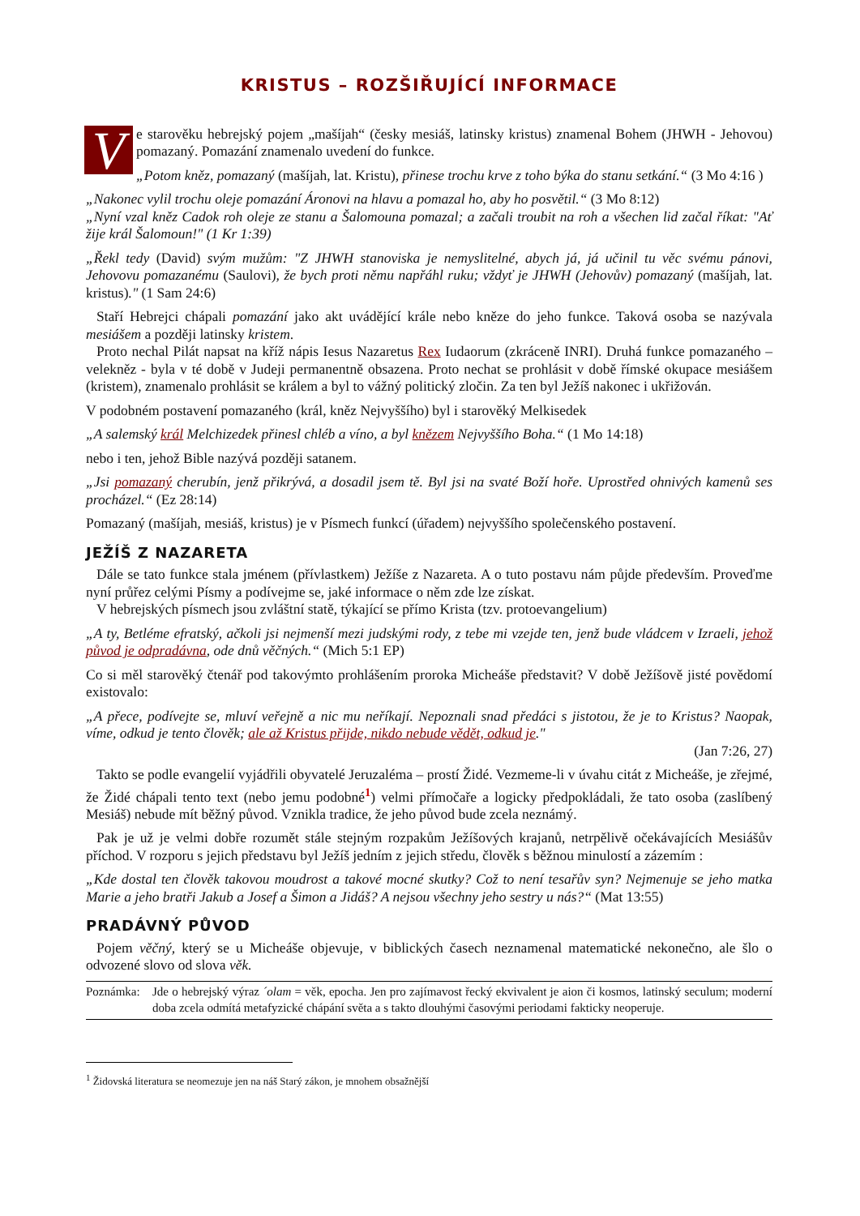KRISTUS – ROZŠIŘUJÍCÍ INFORMACE
Ve starověku hebrejský pojem „mašíjah“ (česky mesiáš, latinsky kristus) znamenal Bohem (JHWH - Jehovou) pomazaný. Pomazání znamenalo uvedení do funkce.
„Potom kněz, pomazaný (mašíjah, lat. Kristu), přinese trochu krve z toho býka do stanu setkání.“ (3 Mo 4:16 )
„Nakonec vylil trochu oleje pomazání Áronovi na hlavu a pomazal ho, aby ho posvětil.“ (3 Mo 8:12)
„Nyní vzal kněz Cadok roh oleje ze stanu a Šalomouna pomazal; a začali troubit na roh a všechen lid začal říkat: "Ať žije král Šalomoun!" (1 Kr 1:39)
„Řekl tedy (David) svým mužům: "Z JHWH stanoviska je nemyslitelné, abych já, já učinil tu věc svému pánovi, Jehovovu pomazanému (Saulovi), že bych proti němu napřáhl ruku; vždyť je JHWH (Jehovův) pomazaný (mašíjah, lat. kristus)." (1 Sam 24:6)
Staří Hebrejci chápali pomazání jako akt uvádějící krále nebo kněze do jeho funkce. Taková osoba se nazývala mesiášem a později latinsky kristem.
Proto nechal Pilát napsat na kříž nápis Iesus Nazaretus Rex Iudaorum (zkráceně INRI). Druhá funkce pomazaného – velekněz - byla v té době v Judeji permanentně obsazena. Proto nechat se prohlásit v době římské okupace mesiášem (kristem), znamenalo prohlásit se králem a byl to vážný politický zločin. Za ten byl Ježíš nakonec i ukřižován.
V podobném postavení pomazaného (král, kněz Nejvyššího) byl i starověký Melkisedek
„A salemský král Melchizedek přinesl chléb a víno, a byl knězem Nejvyššího Boha.“ (1 Mo 14:18)
nebo i ten, jehož Bible nazývá později satanem.
„Jsi pomazaný cherubín, jenž přikrývá, a dosadil jsem tě. Byl jsi na svaté Boží hoře. Uprostřed ohnivých kamenů ses procházel.“ (Ez 28:14)
Pomazaný (mašíjah, mesiáš, kristus) je v Písmech funkcí (úřadem) nejvyššího společenského postavení.
JEŽÍŠ Z NAZARETA
Dále se tato funkce stala jménem (přívlastkem) Ježíše z Nazareta. A o tuto postavu nám půjde především. Proveďme nyní průřez celými Písmy a podívejme se, jaké informace o něm zde lze získat.
V hebrejských písmech jsou zvláštní statě, týkající se přímo Krista (tzv. protoevangelium)
„A ty, Betléme efratský, ačkoli jsi nejmenší mezi judskými rody, z tebe mi vzejde ten, jenž bude vládcem v Izraeli, jehož původ je odpradávna, ode dnů věčných.“ (Mich 5:1 EP)
Co si měl starověký čtenář pod takovýmto prohlášením proroka Micheáše představit? V době Ježíšově jisté povědomí existovalo:
„A přece, podívejte se, mluví veřejně a nic mu neříkají. Nepoznali snad předáci s jistotou, že je to Kristus? Naopak, víme, odkud je tento člověk; ale až Kristus přijde, nikdo nebude vědět, odkud je."
(Jan 7:26, 27)
Takto se podle evangelií vyjádřili obyvatelé Jeruzaléma – prostí Židé. Vezmeme-li v úvahu citát z Micheáše, je zřejmé, že Židé chápali tento text (nebo jemu podobné<sup>1</sup>) velmi přímočaře a logicky předpokládali, že tato osoba (zaslíbený Mesiáš) nebude mít běžný původ. Vznikla tradice, že jeho původ bude zcela neznámý.
Pak je už je velmi dobře rozumět stále stejným rozpakům Ježíšových krajanů, netrpělivě očekávajících Mesiášův příchod. V rozporu s jejich představu byl Ježíš jedním z jejich středu, člověk s běžnou minulostí a zázemím :
„Kde dostal ten člověk takovou moudrost a takové mocné skutky? Což to není tesařův syn? Nejmenuje se jeho matka Marie a jeho bratři Jakub a Josef a Šimon a Jidáš? A nejsou všechny jeho sestry u nás?“ (Mat 13:55)
PRADÁVNÝ PŮVOD
Pojem věčný, který se u Micheáše objevuje, v biblických časech neznamenal matematické nekonečno, ale šlo o odvozené slovo od slova věk.
Poznámka: Jde o hebrejský výraz ´olam = věk, epocha. Jen pro zajímavost řecký ekvivalent je aion či kosmos, latinský seculum; moderní doba zcela odmítá metafyzické chápání světa a s takto dlouhými časovými periodami fakticky neoperuje.
<sup>1</sup> Židovská literatura se neomezuje jen na náš Starý zákon, je mnohem obsažnější